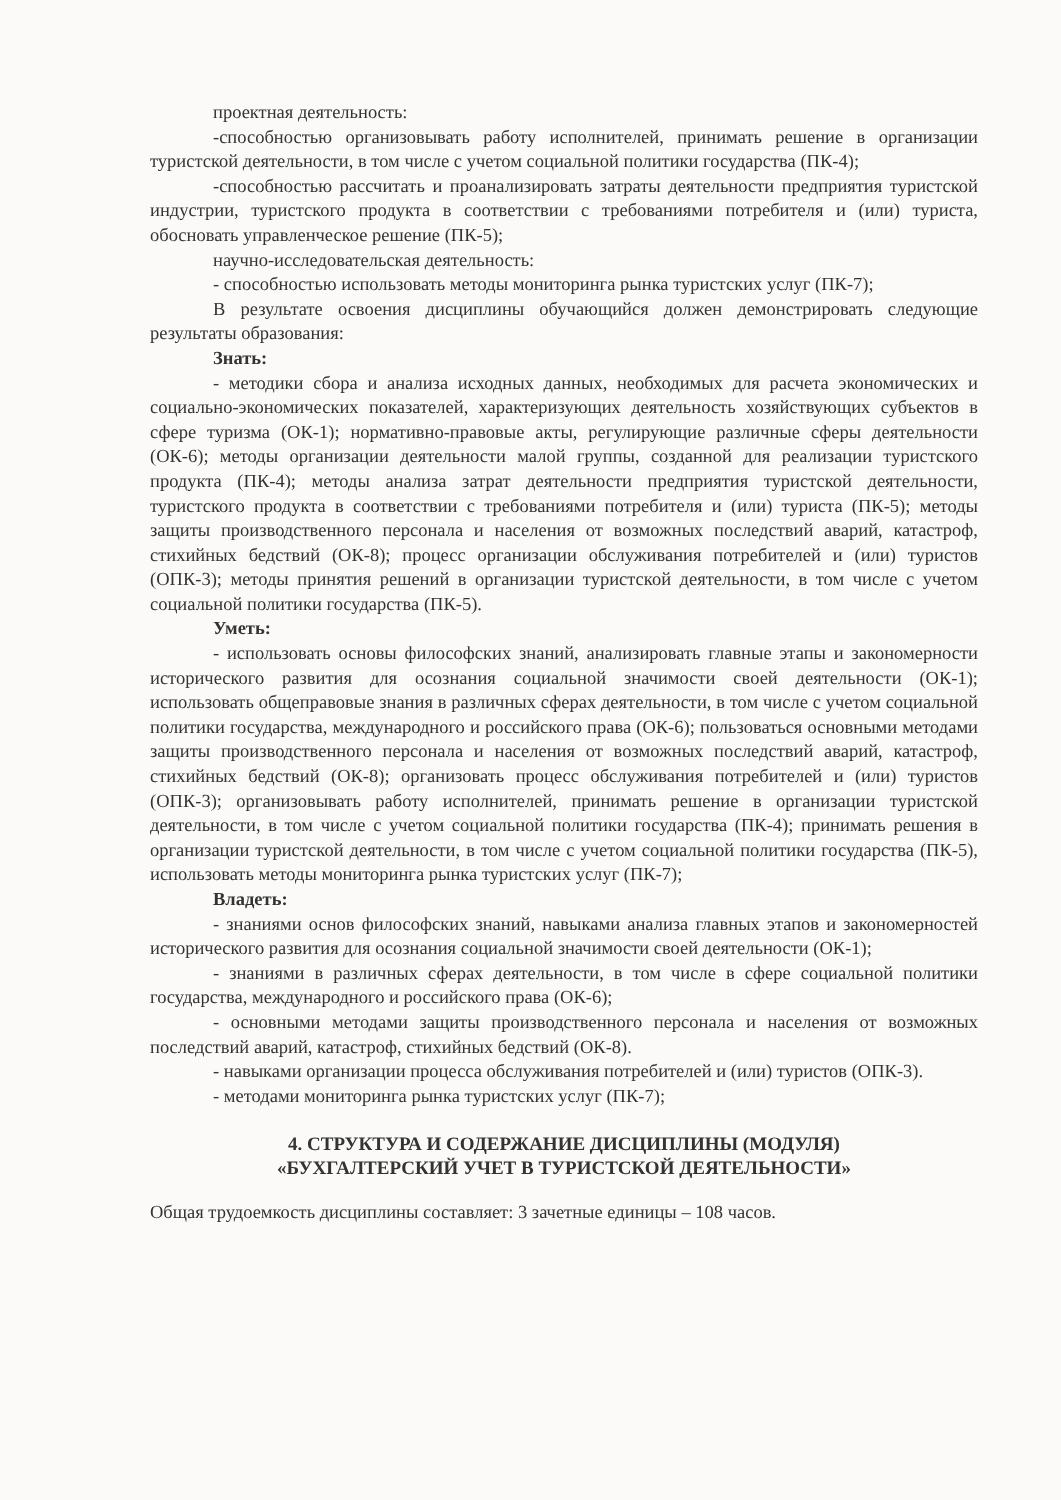проектная деятельность:
-способностью организовывать работу исполнителей, принимать решение в организации туристской деятельности, в том числе с учетом социальной политики государства (ПК-4);
-способностью рассчитать и проанализировать затраты деятельности предприятия туристской индустрии, туристского продукта в соответствии с требованиями потребителя и (или) туриста, обосновать управленческое решение (ПК-5);
научно-исследовательская деятельность:
- способностью использовать методы мониторинга рынка туристских услуг (ПК-7);
В результате освоения дисциплины обучающийся должен демонстрировать следующие результаты образования:
Знать:
- методики сбора и анализа исходных данных, необходимых для расчета экономических и социально-экономических показателей, характеризующих деятельность хозяйствующих субъектов в сфере туризма (ОК-1); нормативно-правовые акты, регулирующие различные сферы деятельности (ОК-6); методы организации деятельности малой группы, созданной для реализации туристского продукта (ПК-4); методы анализа затрат деятельности предприятия туристской деятельности, туристского продукта в соответствии с требованиями потребителя и (или) туриста (ПК-5); методы защиты производственного персонала и населения от возможных последствий аварий, катастроф, стихийных бедствий (ОК-8); процесс организации обслуживания потребителей и (или) туристов (ОПК-3); методы принятия решений в организации туристской деятельности, в том числе с учетом социальной политики государства (ПК-5).
Уметь:
- использовать основы философских знаний, анализировать главные этапы и закономерности исторического развития для осознания социальной значимости своей деятельности (ОК-1); использовать общеправовые знания в различных сферах деятельности, в том числе с учетом социальной политики государства, международного и российского права (ОК-6); пользоваться основными методами защиты производственного персонала и населения от возможных последствий аварий, катастроф, стихийных бедствий (ОК-8); организовать процесс обслуживания потребителей и (или) туристов (ОПК-3); организовывать работу исполнителей, принимать решение в организации туристской деятельности, в том числе с учетом социальной политики государства (ПК-4); принимать решения в организации туристской деятельности, в том числе с учетом социальной политики государства (ПК-5), использовать методы мониторинга рынка туристских услуг (ПК-7);
Владеть:
- знаниями основ философских знаний, навыками анализа главных этапов и закономерностей исторического развития для осознания социальной значимости своей деятельности (ОК-1);
- знаниями в различных сферах деятельности, в том числе в сфере социальной политики государства, международного и российского права (ОК-6);
- основными методами защиты производственного персонала и населения от возможных последствий аварий, катастроф, стихийных бедствий (ОК-8).
- навыками организации процесса обслуживания потребителей и (или) туристов (ОПК-3).
- методами мониторинга рынка туристских услуг (ПК-7);
4. СТРУКТУРА И СОДЕРЖАНИЕ ДИСЦИПЛИНЫ (МОДУЛЯ)
«БУХГАЛТЕРСКИЙ УЧЕТ В ТУРИСТСКОЙ ДЕЯТЕЛЬНОСТИ»
Общая трудоемкость дисциплины составляет: 3 зачетные единицы – 108 часов.